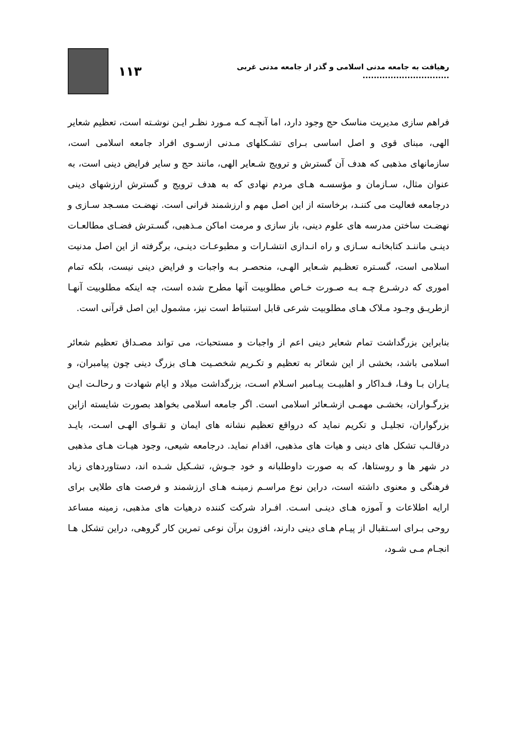رهیافت به جامعه مدنی اسلامی و گذر از جامعه مدنی غربی ............................... ۱۱۳
فراهم سازی مدیریت مناسک حج وجود دارد، اما آنچـه کـه مـورد نظـر ایـن نوشـته است، تعظیم شعایر الهی، مبنای قوی و اصل اساسی بـرای تشـکلهای مـدنی ازسـوی افراد جامعه اسلامی است، سازمانهای مذهبی که هدف آن گسترش و ترویج شـعایر الهی، مانند حج و سایر فرایض دینی است، به عنوان مثال، سـازمان و مؤسسـه هـای مردم نهادی که به هدف ترویج و گسترش ارزشهای دینی درجامعه فعالیت می کننـد، برخاسته از این اصل مهم و ارزشمند قرانی است. نهضـت مسـجد سـازی و نهضـت ساختن مدرسه های علوم دینی، باز سازی و مرمت اماکن مـذهبی، گسـترش فضـای مطالعـات دینـی ماننـد کتابخانـه سـازی و راه انـدازی انتشـارات و مطبوعـات دینـی، برگرفته از این اصل مدنیت اسلامی است، گسـتره تعظـیم شـعایر الهـی، منحصـر بـه واجبات و فرایض دینی نیست، بلکه تمام اموری که درشـرع چـه بـه صـورت خـاص مطلوبیت آنها مطرح شده است، چه اینکه مطلوبیت آنهـا ازطریـق وجـود مـلاک هـای مطلوبیت شرعی قابل استنباط است نیز، مشمول این اصل قرآنی است.
بنابراین بزرگداشت تمام شعایر دینی اعم از واجبات و مستحبات، می تواند مصـداق تعظیم شعائر اسلامی باشد، بخشی از این شعائر به تعظیم و تکـریم شخصـیت هـای بزرگ دینی چون پیامبران، و یـاران بـا وفـا، فـداکار و اهلبیـت پیـامبر اسـلام اسـت، بزرگداشت میلاد و ایام شهادت و رحالـت ایـن بزرگـواران، بخشـی مهمـی ازشـعائر اسلامی است. اگر جامعه اسلامی بخواهد بصورت شایسته ازاین بزرگواران، تجلیـل و تکریم نماید که درواقع تعظیم نشانه های ایمان و تقـوای الهـی اسـت، بایـد درقالـب تشکل های دینی و هیات های مذهبی، اقدام نماید. درجامعه شیعی، وجود هیـات هـای مذهبی در شهر ها و روستاها، که به صورت داوطلبانه و خود جـوش، تشـکیل شـده اند، دستاوردهای زیاد فرهنگی و معنوی داشته است، دراین نوع مراسـم زمینـه هـای ارزشمند و فرصت های طلایی برای ارایه اطلاعات و آموزه هـای دینـی اسـت. افـراد شرکت کننده درهیات های مذهبی، زمینه مساعد روحی بـرای اسـتقبال از پیـام هـای دینی دارند، افزون برآن نوعی تمرین کار گروهی، دراین تشکل هـا انجـام مـی شـود،